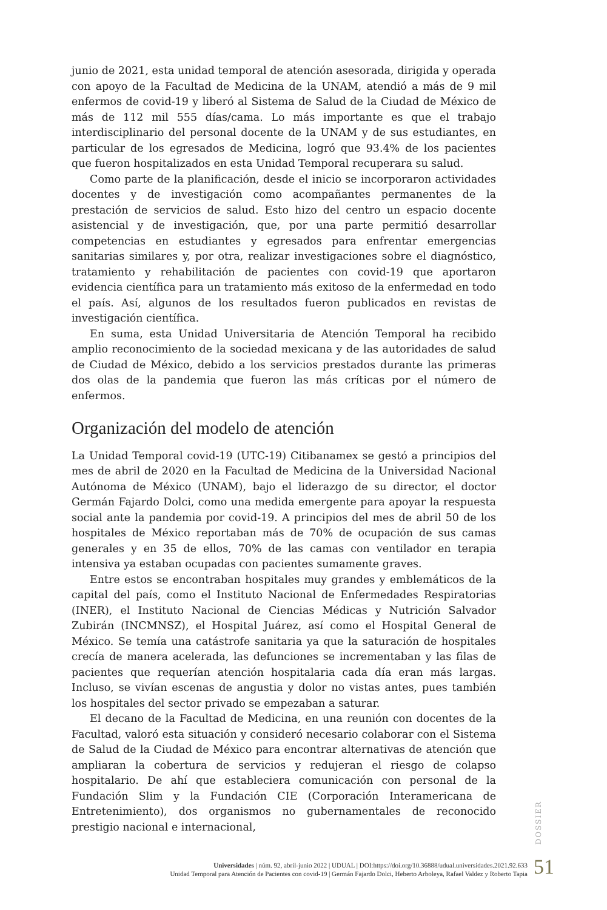junio de 2021, esta unidad temporal de atención asesorada, dirigida y operada con apoyo de la Facultad de Medicina de la UNAM, atendió a más de 9 mil enfermos de covid-19 y liberó al Sistema de Salud de la Ciudad de México de más de 112 mil 555 días/cama. Lo más importante es que el trabajo interdisciplinario del personal docente de la UNAM y de sus estudiantes, en particular de los egresados de Medicina, logró que 93.4% de los pacientes que fueron hospitalizados en esta Unidad Temporal recuperara su salud.
Como parte de la planificación, desde el inicio se incorporaron actividades docentes y de investigación como acompañantes permanentes de la prestación de servicios de salud. Esto hizo del centro un espacio docente asistencial y de investigación, que, por una parte permitió desarrollar competencias en estudiantes y egresados para enfrentar emergencias sanitarias similares y, por otra, realizar investigaciones sobre el diagnóstico, tratamiento y rehabilitación de pacientes con covid-19 que aportaron evidencia científica para un tratamiento más exitoso de la enfermedad en todo el país. Así, algunos de los resultados fueron publicados en revistas de investigación científica.
En suma, esta Unidad Universitaria de Atención Temporal ha recibido amplio reconocimiento de la sociedad mexicana y de las autoridades de salud de Ciudad de México, debido a los servicios prestados durante las primeras dos olas de la pandemia que fueron las más críticas por el número de enfermos.
Organización del modelo de atención
La Unidad Temporal covid-19 (UTC-19) Citibanamex se gestó a principios del mes de abril de 2020 en la Facultad de Medicina de la Universidad Nacional Autónoma de México (UNAM), bajo el liderazgo de su director, el doctor Germán Fajardo Dolci, como una medida emergente para apoyar la respuesta social ante la pandemia por covid-19. A principios del mes de abril 50 de los hospitales de México reportaban más de 70% de ocupación de sus camas generales y en 35 de ellos, 70% de las camas con ventilador en terapia intensiva ya estaban ocupadas con pacientes sumamente graves.
Entre estos se encontraban hospitales muy grandes y emblemáticos de la capital del país, como el Instituto Nacional de Enfermedades Respiratorias (INER), el Instituto Nacional de Ciencias Médicas y Nutrición Salvador Zubirán (INCMNSZ), el Hospital Juárez, así como el Hospital General de México. Se temía una catástrofe sanitaria ya que la saturación de hospitales crecía de manera acelerada, las defunciones se incrementaban y las filas de pacientes que requerían atención hospitalaria cada día eran más largas. Incluso, se vivían escenas de angustia y dolor no vistas antes, pues también los hospitales del sector privado se empezaban a saturar.
El decano de la Facultad de Medicina, en una reunión con docentes de la Facultad, valoró esta situación y consideró necesario colaborar con el Sistema de Salud de la Ciudad de México para encontrar alternativas de atención que ampliaran la cobertura de servicios y redujeran el riesgo de colapso hospitalario. De ahí que estableciera comunicación con personal de la Fundación Slim y la Fundación CIE (Corporación Interamericana de Entretenimiento), dos organismos no gubernamentales de reconocido prestigio nacional e internacional,
DOSSIER
Universidades | núm. 92, abril-junio 2022 | UDUAL | DOI:https://doi.org/10.36888/udual.universidades.2021.92.633
Unidad Temporal para Atención de Pacientes con covid-19 | Germán Fajardo Dolci, Heberto Arboleya, Rafael Valdez y Roberto Tapia
51